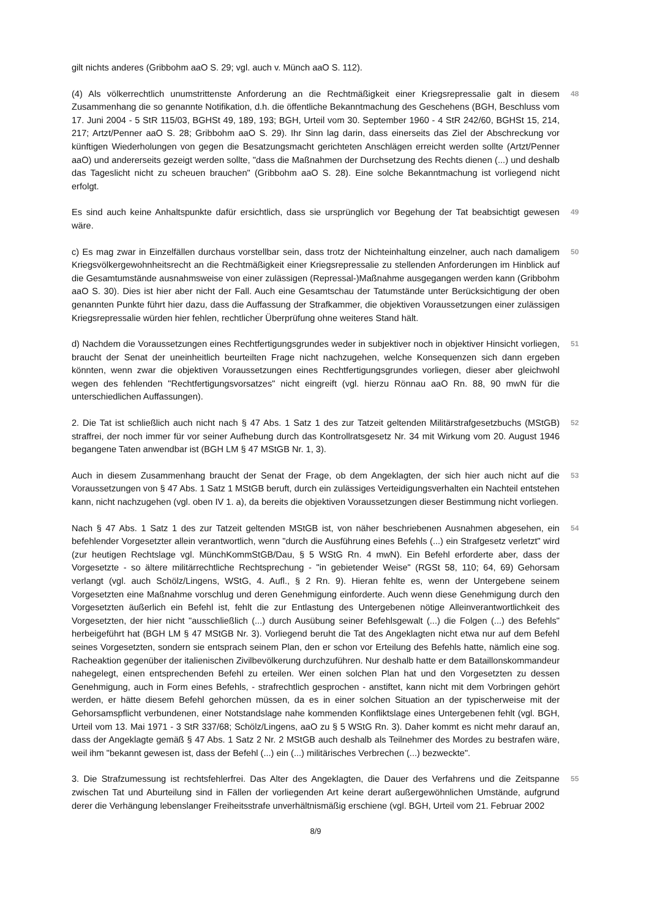gilt nichts anderes (Gribbohm aaO S. 29; vgl. auch v. Münch aaO S. 112).
(4) Als völkerrechtlich unumstrittenste Anforderung an die Rechtmäßigkeit einer Kriegsrepressalie galt in diesem Zusammenhang die so genannte Notifikation, d.h. die öffentliche Bekanntmachung des Geschehens (BGH, Beschluss vom 17. Juni 2004 - 5 StR 115/03, BGHSt 49, 189, 193; BGH, Urteil vom 30. September 1960 - 4 StR 242/60, BGHSt 15, 214, 217; Artzt/Penner aaO S. 28; Gribbohm aaO S. 29). Ihr Sinn lag darin, dass einerseits das Ziel der Abschreckung vor künftigen Wiederholungen von gegen die Besatzungsmacht gerichteten Anschlägen erreicht werden sollte (Artzt/Penner aaO) und andererseits gezeigt werden sollte, "dass die Maßnahmen der Durchsetzung des Rechts dienen (...) und deshalb das Tageslicht nicht zu scheuen brauchen" (Gribbohm aaO S. 28). Eine solche Bekanntmachung ist vorliegend nicht erfolgt.
48
Es sind auch keine Anhaltspunkte dafür ersichtlich, dass sie ursprünglich vor Begehung der Tat beabsichtigt gewesen wäre.
49
c) Es mag zwar in Einzelfällen durchaus vorstellbar sein, dass trotz der Nichteinhaltung einzelner, auch nach damaligem Kriegsvölkergewohnheitsrecht an die Rechtmäßigkeit einer Kriegsrepressalie zu stellenden Anforderungen im Hinblick auf die Gesamtumstände ausnahmsweise von einer zulässigen (Repressal-)Maßnahme ausgegangen werden kann (Gribbohm aaO S. 30). Dies ist hier aber nicht der Fall. Auch eine Gesamtschau der Tatumstände unter Berücksichtigung der oben genannten Punkte führt hier dazu, dass die Auffassung der Strafkammer, die objektiven Voraussetzungen einer zulässigen Kriegsrepressalie würden hier fehlen, rechtlicher Überprüfung ohne weiteres Stand hält.
50
d) Nachdem die Voraussetzungen eines Rechtfertigungsgrundes weder in subjektiver noch in objektiver Hinsicht vorliegen, braucht der Senat der uneinheitlich beurteilten Frage nicht nachzugehen, welche Konsequenzen sich dann ergeben könnten, wenn zwar die objektiven Voraussetzungen eines Rechtfertigungsgrundes vorliegen, dieser aber gleichwohl wegen des fehlenden "Rechtfertigungsvorsatzes" nicht eingreift (vgl. hierzu Rönnau aaO Rn. 88, 90 mwN für die unterschiedlichen Auffassungen).
51
2. Die Tat ist schließlich auch nicht nach § 47 Abs. 1 Satz 1 des zur Tatzeit geltenden Militärstrafgesetzbuchs (MStGB) straffrei, der noch immer für vor seiner Aufhebung durch das Kontrollratsgesetz Nr. 34 mit Wirkung vom 20. August 1946 begangene Taten anwendbar ist (BGH LM § 47 MStGB Nr. 1, 3).
52
Auch in diesem Zusammenhang braucht der Senat der Frage, ob dem Angeklagten, der sich hier auch nicht auf die Voraussetzungen von § 47 Abs. 1 Satz 1 MStGB beruft, durch ein zulässiges Verteidigungsverhalten ein Nachteil entstehen kann, nicht nachzugehen (vgl. oben IV 1. a), da bereits die objektiven Voraussetzungen dieser Bestimmung nicht vorliegen.
53
Nach § 47 Abs. 1 Satz 1 des zur Tatzeit geltenden MStGB ist, von näher beschriebenen Ausnahmen abgesehen, ein befehlender Vorgesetzter allein verantwortlich, wenn "durch die Ausführung eines Befehls (...) ein Strafgesetz verletzt" wird (zur heutigen Rechtslage vgl. MünchKommStGB/Dau, § 5 WStG Rn. 4 mwN). Ein Befehl erforderte aber, dass der Vorgesetzte - so ältere militärrechtliche Rechtsprechung - "in gebietender Weise" (RGSt 58, 110; 64, 69) Gehorsam verlangt (vgl. auch Schölz/Lingens, WStG, 4. Aufl., § 2 Rn. 9). Hieran fehlte es, wenn der Untergebene seinem Vorgesetzten eine Maßnahme vorschlug und deren Genehmigung einforderte. Auch wenn diese Genehmigung durch den Vorgesetzten äußerlich ein Befehl ist, fehlt die zur Entlastung des Untergebenen nötige Alleinverantwortlichkeit des Vorgesetzten, der hier nicht "ausschließlich (...) durch Ausübung seiner Befehlsgewalt (...) die Folgen (...) des Befehls" herbeigeführt hat (BGH LM § 47 MStGB Nr. 3). Vorliegend beruht die Tat des Angeklagten nicht etwa nur auf dem Befehl seines Vorgesetzten, sondern sie entsprach seinem Plan, den er schon vor Erteilung des Befehls hatte, nämlich eine sog. Racheaktion gegenüber der italienischen Zivilbevölkerung durchzuführen. Nur deshalb hatte er dem Bataillonskommandeur nahegelegt, einen entsprechenden Befehl zu erteilen. Wer einen solchen Plan hat und den Vorgesetzten zu dessen Genehmigung, auch in Form eines Befehls, - strafrechtlich gesprochen - anstiftet, kann nicht mit dem Vorbringen gehört werden, er hätte diesem Befehl gehorchen müssen, da es in einer solchen Situation an der typischerweise mit der Gehorsamspflicht verbundenen, einer Notstandslage nahe kommenden Konfliktslage eines Untergebenen fehlt (vgl. BGH, Urteil vom 13. Mai 1971 - 3 StR 337/68; Schölz/Lingens, aaO zu § 5 WStG Rn. 3). Daher kommt es nicht mehr darauf an, dass der Angeklagte gemäß § 47 Abs. 1 Satz 2 Nr. 2 MStGB auch deshalb als Teilnehmer des Mordes zu bestrafen wäre, weil ihm "bekannt gewesen ist, dass der Befehl (...) ein (...) militärisches Verbrechen (...) bezweckte".
54
3. Die Strafzumessung ist rechtsfehlerfrei. Das Alter des Angeklagten, die Dauer des Verfahrens und die Zeitspanne zwischen Tat und Aburteilung sind in Fällen der vorliegenden Art keine derart außergewöhnlichen Umstände, aufgrund derer die Verhängung lebenslanger Freiheitsstrafe unverhältnismäßig erschiene (vgl. BGH, Urteil vom 21. Februar 2002
55
8/9